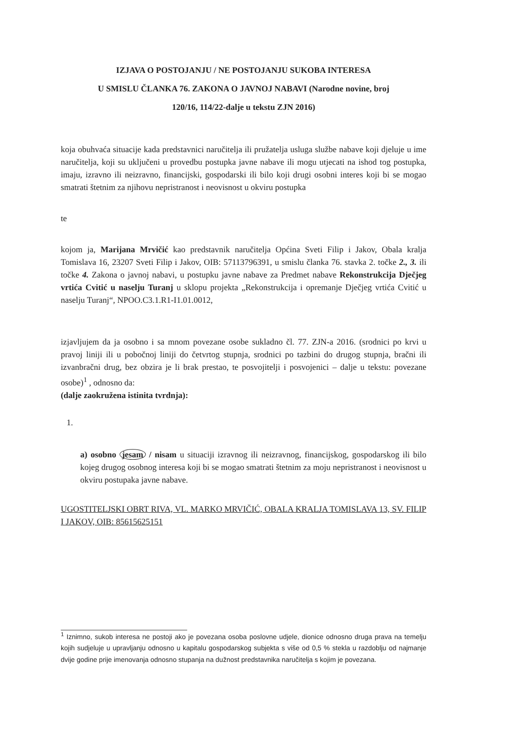IZJAVA O POSTOJANJU / NE POSTOJANJU SUKOBA INTERESA
U SMISLU ČLANKA 76. ZAKONA O JAVNOJ NABAVI (Narodne novine, broj
120/16, 114/22-dalje u tekstu ZJN 2016)
koja obuhvaća situacije kada predstavnici naručitelja ili pružatelja usluga službe nabave koji djeluje u ime naručitelja, koji su uključeni u provedbu postupka javne nabave ili mogu utjecati na ishod tog postupka, imaju, izravno ili neizravno, financijski, gospodarski ili bilo koji drugi osobni interes koji bi se mogao smatrati štetnim za njihovu nepristranost i neovisnost u okviru postupka
te
kojom ja, Marijana Mrvičić kao predstavnik naručitelja Općina Sveti Filip i Jakov, Obala kralja Tomislava 16, 23207 Sveti Filip i Jakov, OIB: 57113796391, u smislu članka 76. stavka 2. točke 2., 3. ili točke 4. Zakona o javnoj nabavi, u postupku javne nabave za Predmet nabave Rekonstrukcija Dječjeg vrtića Cvitić u naselju Turanj u sklopu projekta „Rekonstrukcija i opremanje Dječjeg vrtića Cvitić u naselju Turanj“, NPOO.C3.1.R1-I1.01.0012,
izjavljujem da ja osobno i sa mnom povezane osobe sukladno čl. 77. ZJN-a 2016. (srodnici po krvi u pravoj liniji ili u pobočnoj liniji do četvrtog stupnja, srodnici po tazbini do drugog stupnja, bračni ili izvanbračni drug, bez obzira je li brak prestao, te posvojitelji i posvojenici – dalje u tekstu: povezane osobe)<sup>1</sup> , odnosno da:
(dalje zaokružena istinita tvrdnja):
1.
a) osobno jesam / nisam u situaciji izravnog ili neizravnog, financijskog, gospodarskog ili bilo kojeg drugog osobnog interesa koji bi se mogao smatrati štetnim za moju nepristranost i neovisnost u okviru postupaka javne nabave.
UGOSTITELJSKI OBRT RIVA, VL. MARKO MRVIČIĆ, OBALA KRALJA TOMISLAVA 13, SV. FILIP I JAKOV, OIB: 85615625151
<sup>1</sup> Iznimno, sukob interesa ne postoji ako je povezana osoba poslovne udjele, dionice odnosno druga prava na temelju kojih sudjeluje u upravljanju odnosno u kapitalu gospodarskog subjekta s više od 0,5 % stekla u razdoblju od najmanje dvije godine prije imenovanja odnosno stupanja na dužnost predstavnika naručitelja s kojim je povezana.